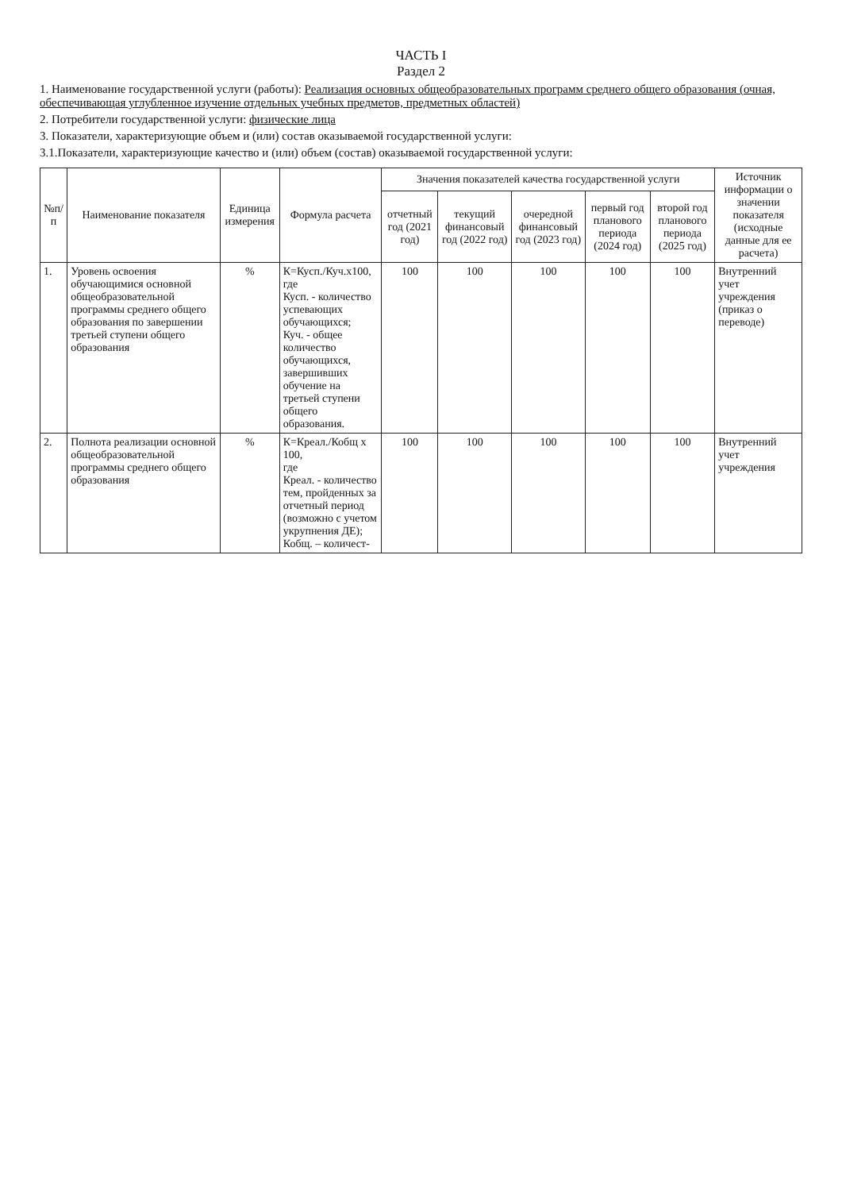ЧАСТЬ I
Раздел 2
1. Наименование государственной услуги (работы): Реализация основных общеобразовательных программ среднего общего образования (очная, обеспечивающая углубленное изучение отдельных учебных предметов, предметных областей)
2. Потребители государственной услуги: физические лица
3. Показатели, характеризующие объем и (или) состав оказываемой государственной услуги:
3.1.Показатели, характеризующие качество и (или) объем (состав) оказываемой государственной услуги:
| №п/п | Наименование показателя | Единица измерения | Формула расчета | Значения показателей качества государственной услуги | | | | | Источник информации о значении показателя (исходные данные для ее расчета) |
| --- | --- | --- | --- | --- | --- | --- | --- | --- | --- |
| | | | | отчетный год (2021 год) | текущий финансовый год (2022 год) | очередной финансовый год (2023 год) | первый год планового периода (2024 год) | второй год планового периода (2025 год) | |
| 1. | Уровень освоения обучающимися основной общеобразовательной программы среднего общего образования по завершении третьей ступени общего образования | % | К=Кусп./Куч.х100, где Кусп. - количество успевающих обучающихся; Куч. - общее количество обучающихся, завершивших обучение на третьей ступени общего образования. | 100 | 100 | 100 | 100 | 100 | Внутренний учет учреждения (приказ о переводе) |
| 2. | Полнота реализации основной общеобразовательной программы среднего общего образования | % | К=Креал./Кобщ х 100, где Креал. - количество тем, пройденных за отчетный период (возможно с учетом укрупнения ДЕ); Кобщ. – количест- | 100 | 100 | 100 | 100 | 100 | Внутренний учет учреждения |